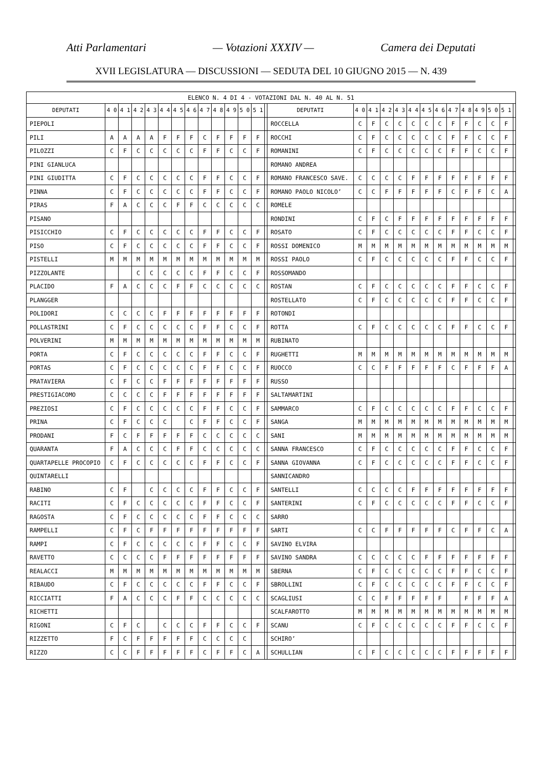Atti Parlamentari — Votazioni XXXIV — Camera dei Deputati
XVII LEGISLATURA — DISCUSSIONI — SEDUTA DEL 10 GIUGNO 2015 — N. 439
| ELENCO N. 4 DI 4 - VOTAZIONI DAL N. 40 AL N. 51 | | | | | | | | | | | | | | | | | | | | | | | | | | | |
| DEPUTATI | 4 0 | 4 1 | 4 2 | 4 3 | 4 4 | 4 5 | 4 6 | 4 7 | 4 8 | 4 9 | 5 0 | 5 1 | | DEPUTATI | 4 0 | 4 1 | 4 2 | 4 3 | 4 4 | 4 5 | 4 6 | 4 7 | 4 8 | 4 9 | 5 0 | 5 1 | |
| PIEPOLI | | | | | | | | | | | | | | ROCCELLA | C | F | C | C | C | C | C | F | F | C | C | F | |
| PILI | A | A | A | A | F | F | F | C | F | F | F | F | | ROCCHI | C | F | C | C | C | C | C | F | F | C | C | F | |
| PILOZZI | C | F | C | C | C | C | C | F | F | C | C | F | | ROMANINI | C | F | C | C | C | C | C | F | F | C | C | F | |
| PINI GIANLUCA | | | | | | | | | | | | | | ROMANO ANDREA | | | | | | | | | | | | | |
| PINI GIUDITTA | C | F | C | C | C | C | C | F | F | C | C | F | | ROMANO FRANCESCO SAVE. | C | C | C | C | F | F | F | F | F | F | F | F | |
| PINNA | C | F | C | C | C | C | C | F | F | C | C | F | | ROMANO PAOLO NICOLO’ | C | C | F | F | F | F | F | C | F | F | C | A | |
| PIRAS | F | A | C | C | C | F | F | C | C | C | C | C | | ROMELE | | | | | | | | | | | | | |
| PISANO | | | | | | | | | | | | | | RONDINI | C | F | C | F | F | F | F | F | F | F | F | F | |
| PISICCHIO | C | F | C | C | C | C | C | F | F | C | C | F | | ROSATO | C | F | C | C | C | C | C | F | F | C | C | F | |
| PISO | C | F | C | C | C | C | C | F | F | C | C | F | | ROSSI DOMENICO | M | M | M | M | M | M | M | M | M | M | M | M | |
| PISTELLI | M | M | M | M | M | M | M | M | M | M | M | M | | ROSSI PAOLO | C | F | C | C | C | C | C | F | F | C | C | F | |
| PIZZOLANTE | | | C | C | C | C | C | F | F | C | C | F | | ROSSOMANDO | | | | | | | | | | | | | |
| PLACIDO | F | A | C | C | C | F | F | C | C | C | C | C | | ROSTAN | C | F | C | C | C | C | C | F | F | C | C | F | |
| PLANGGER | | | | | | | | | | | | | | ROSTELLATO | C | F | C | C | C | C | C | F | F | C | C | F | |
| POLIDORI | C | C | C | C | F | F | F | F | F | F | F | F | | ROTONDI | | | | | | | | | | | | | |
| POLLASTRINI | C | F | C | C | C | C | C | F | F | C | C | F | | ROTTA | C | F | C | C | C | C | C | F | F | C | C | F | |
| POLVERINI | M | M | M | M | M | M | M | M | M | M | M | M | | RUBINATO | | | | | | | | | | | | | |
| PORTA | C | F | C | C | C | C | C | F | F | C | C | F | | RUGHETTI | M | M | M | M | M | M | M | M | M | M | M | M | |
| PORTAS | C | F | C | C | C | C | C | F | F | C | C | F | | RUOCCO | C | C | F | F | F | F | F | C | F | F | F | A | |
| PRATAVIERA | C | F | C | C | F | F | F | F | F | F | F | F | | RUSSO | | | | | | | | | | | | | |
| PRESTIGIACOMO | C | C | C | C | F | F | F | F | F | F | F | F | | SALTAMARTINI | | | | | | | | | | | | | |
| PREZIOSI | C | F | C | C | C | C | C | F | F | C | C | F | | SAMMARCO | C | F | C | C | C | C | C | F | F | C | C | F | |
| PRINA | C | F | C | C | C | | C | F | F | C | C | F | | SANGA | M | M | M | M | M | M | M | M | M | M | M | M | |
| PRODANI | F | C | F | F | F | F | F | C | C | C | C | C | | SANI | M | M | M | M | M | M | M | M | M | M | M | M | |
| QUARANTA | F | A | C | C | C | F | F | C | C | C | C | C | | SANNA FRANCESCO | C | F | C | C | C | C | C | F | F | C | C | F | |
| QUARTAPELLE PROCOPIO | C | F | C | C | C | C | C | F | F | C | C | F | | SANNA GIOVANNA | C | F | C | C | C | C | C | F | F | C | C | F | |
| QUINTARELLI | | | | | | | | | | | | | | SANNICANDRO | | | | | | | | | | | | | |
| RABINO | C | F | | C | C | C | C | F | F | C | C | F | | SANTELLI | C | C | C | C | F | F | F | F | F | F | F | F | |
| RACITI | C | F | C | C | C | C | C | F | F | C | C | F | | SANTERINI | C | F | C | C | C | C | C | F | F | C | C | F | |
| RAGOSTA | C | F | C | C | C | C | C | F | F | C | C | C | | SARRO | | | | | | | | | | | | | |
| RAMPELLI | C | F | C | F | F | F | F | F | F | F | F | F | | SARTI | C | C | F | F | F | F | F | C | F | F | C | A | |
| RAMPI | C | F | C | C | C | C | C | F | F | C | C | F | | SAVINO ELVIRA | | | | | | | | | | | | | |
| RAVETTO | C | C | C | C | F | F | F | F | F | F | F | F | | SAVINO SANDRA | C | C | C | C | C | F | F | F | F | F | F | F | |
| REALACCI | M | M | M | M | M | M | M | M | M | M | M | M | | SBERNA | C | F | C | C | C | C | C | F | F | C | C | F | |
| RIBAUDO | C | F | C | C | C | C | C | F | F | C | C | F | | SBROLLINI | C | F | C | C | C | C | C | F | F | C | C | F | |
| RICCIATTI | F | A | C | C | C | F | F | C | C | C | C | C | | SCAGLIUSI | C | C | F | F | F | F | F | | F | F | F | A | |
| RICHETTI | | | | | | | | | | | | | | SCALFAROTTO | M | M | M | M | M | M | M | M | M | M | M | M | |
| RIGONI | C | F | C | | C | C | C | F | F | C | C | F | | SCANU | C | F | C | C | C | C | C | F | F | C | C | F | |
| RIZZETTO | F | C | F | F | F | F | F | C | C | C | C | | | SCHIRO’ | | | | | | | | | | | | | |
| RIZZO | C | C | F | F | F | F | F | C | F | F | C | A | | SCHULLIAN | C | F | C | C | C | C | C | F | F | F | F | F | |